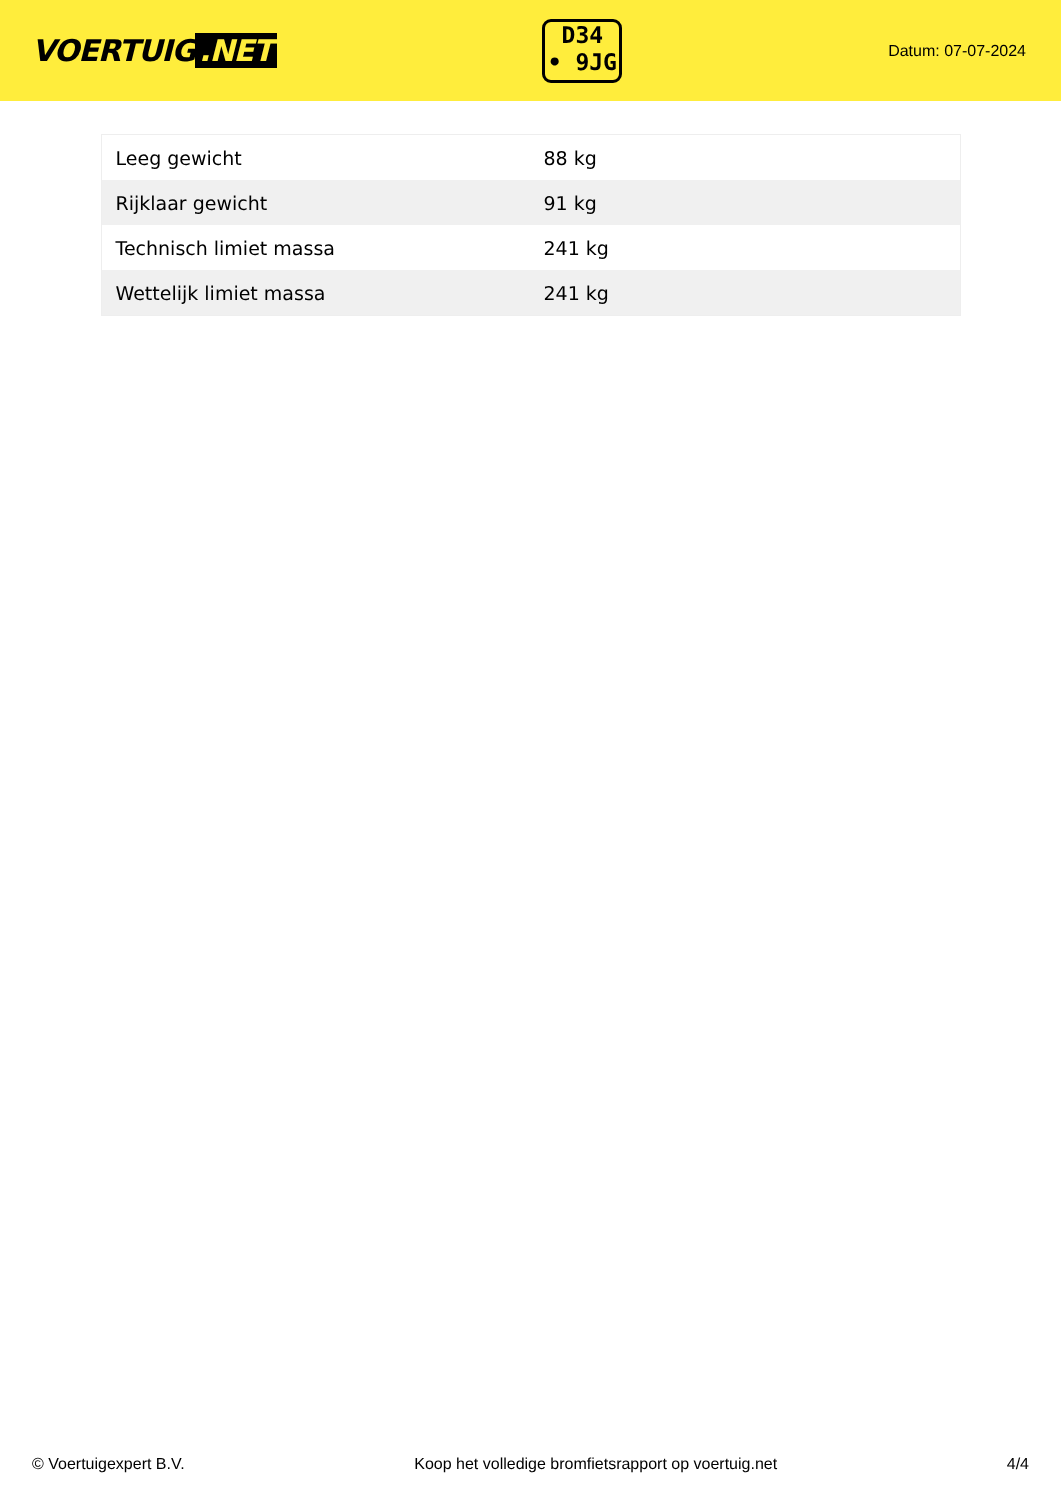VOERTUIG.NET
D34
• 9JG
Datum: 07-07-2024
| Leeg gewicht | 88 kg |
| Rijklaar gewicht | 91 kg |
| Technisch limiet massa | 241 kg |
| Wettelijk limiet massa | 241 kg |
© Voertuigexpert B.V. Koop het volledige bromfietsrapport op voertuig.net 4/4